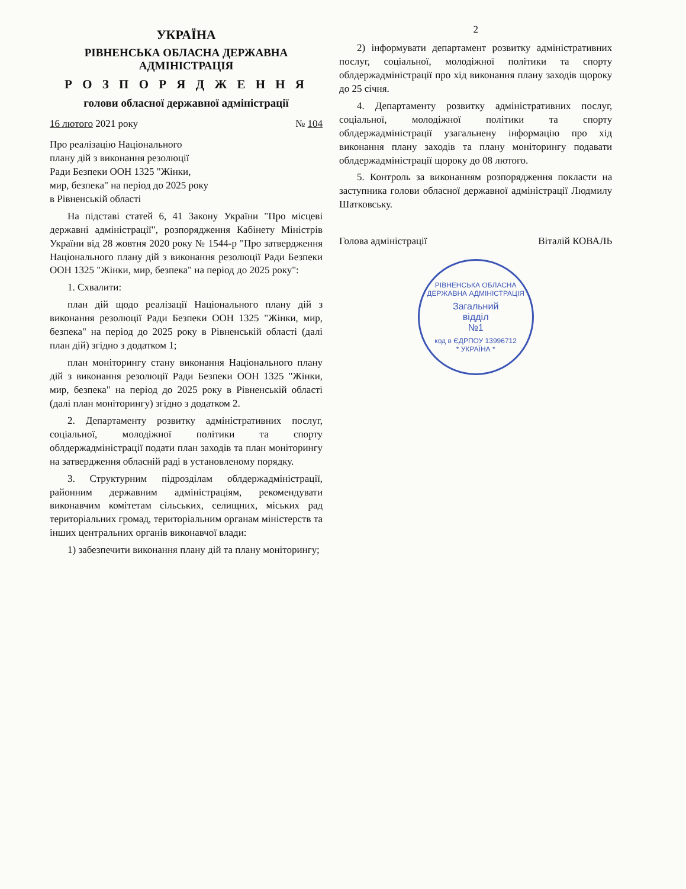УКРАЇНА
РІВНЕНСЬКА ОБЛАСНА ДЕРЖАВНА АДМІНІСТРАЦІЯ
Р О З П О Р Я Д Ж Е Н Н Я
голови обласної державної адміністрації
16 лютого 2021 року № 104
Про реалізацію Національного
плану дій з виконання резолюції
Ради Безпеки ООН 1325 "Жінки,
мир, безпека" на період до 2025 року
в Рівненській області
На підставі статей 6, 41 Закону України "Про місцеві державні адміністрації", розпорядження Кабінету Міністрів України від 28 жовтня 2020 року № 1544-р "Про затвердження Національного плану дій з виконання резолюції Ради Безпеки ООН 1325 "Жінки, мир, безпека" на період до 2025 року":
1. Схвалити:
план дій щодо реалізації Національного плану дій з виконання резолюції Ради Безпеки ООН 1325 "Жінки, мир, безпека" на період до 2025 року в Рівненській області (далі план дій) згідно з додатком 1;
план моніторингу стану виконання Національного плану дій з виконання резолюції Ради Безпеки ООН 1325 "Жінки, мир, безпека" на період до 2025 року в Рівненській області (далі план моніторингу) згідно з додатком 2.
2. Департаменту розвитку адміністративних послуг, соціальної, молодіжної політики та спорту облдержадміністрації подати план заходів та план моніторингу на затвердження обласній раді в установленому порядку.
3. Структурним підрозділам облдержадміністрації, районним державним адміністраціям, рекомендувати виконавчим комітетам сільських, селищних, міських рад територіальних громад, територіальним органам міністерств та інших центральних органів виконавчої влади:
1) забезпечити виконання плану дій та плану моніторингу;
2
2) інформувати департамент розвитку адміністративних послуг, соціальної, молодіжної політики та спорту облдержадміністрації про хід виконання плану заходів щороку до 25 січня.
4. Департаменту розвитку адміністративних послуг, соціальної, молодіжної політики та спорту облдержадміністрації узагальнену інформацію про хід виконання плану заходів та плану моніторингу подавати облдержадміністрації щороку до 08 лютого.
5. Контроль за виконанням розпорядження покласти на заступника голови обласної державної адміністрації Людмилу Шатковську.
Голова адміністрації Віталій КОВАЛЬ
РІВНЕНСЬКА ОБЛАСНА ДЕРЖАВНА АДМІНІСТРАЦІЯ
Загальний
відділ
№1
код в ЄДРПОУ 13996712
* УКРАЇНА *